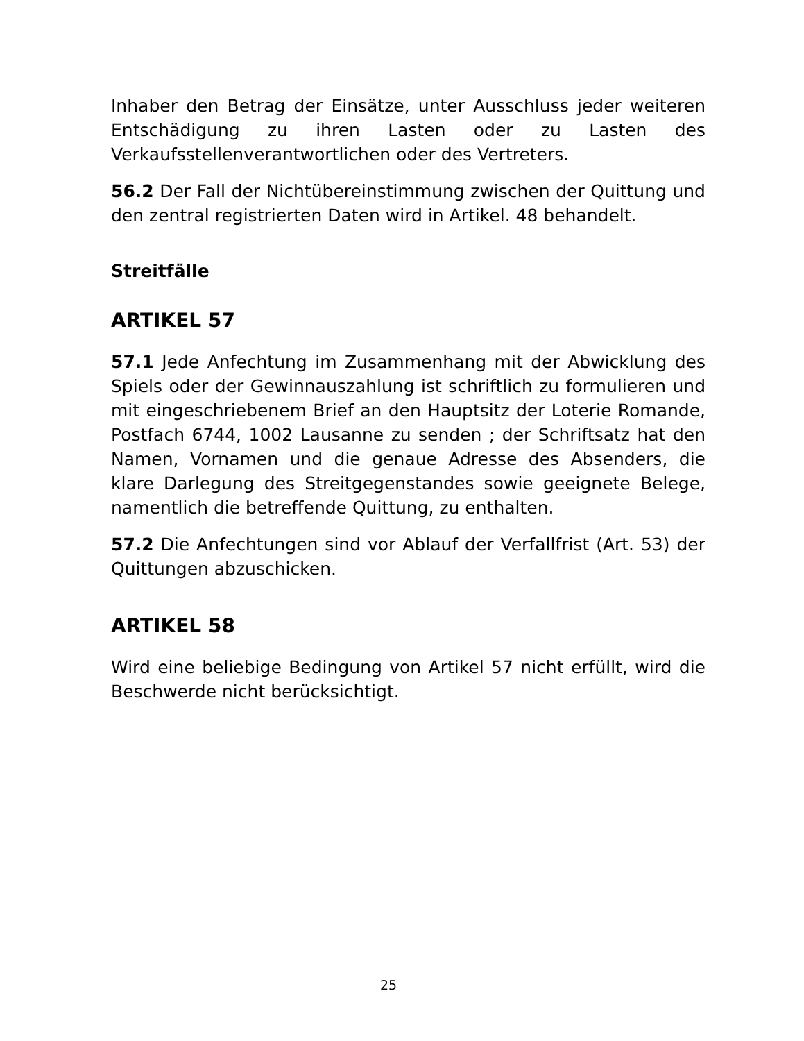Inhaber den Betrag der Einsätze, unter Ausschluss jeder weiteren Entschädigung zu ihren Lasten oder zu Lasten des Verkaufsstellenverantwortlichen oder des Vertreters.
56.2 Der Fall der Nichtübereinstimmung zwischen der Quittung und den zentral registrierten Daten wird in Artikel. 48 behandelt.
Streitfälle
ARTIKEL 57
57.1 Jede Anfechtung im Zusammenhang mit der Abwicklung des Spiels oder der Gewinnauszahlung ist schriftlich zu formulieren und mit eingeschriebenem Brief an den Hauptsitz der Loterie Romande, Postfach 6744, 1002 Lausanne zu senden ; der Schriftsatz hat den Namen, Vornamen und die genaue Adresse des Absenders, die klare Darlegung des Streitgegenstandes sowie geeignete Belege, namentlich die betreffende Quittung, zu enthalten.
57.2 Die Anfechtungen sind vor Ablauf der Verfallfrist (Art. 53) der Quittungen abzuschicken.
ARTIKEL 58
Wird eine beliebige Bedingung von Artikel 57 nicht erfüllt, wird die Beschwerde nicht berücksichtigt.
25